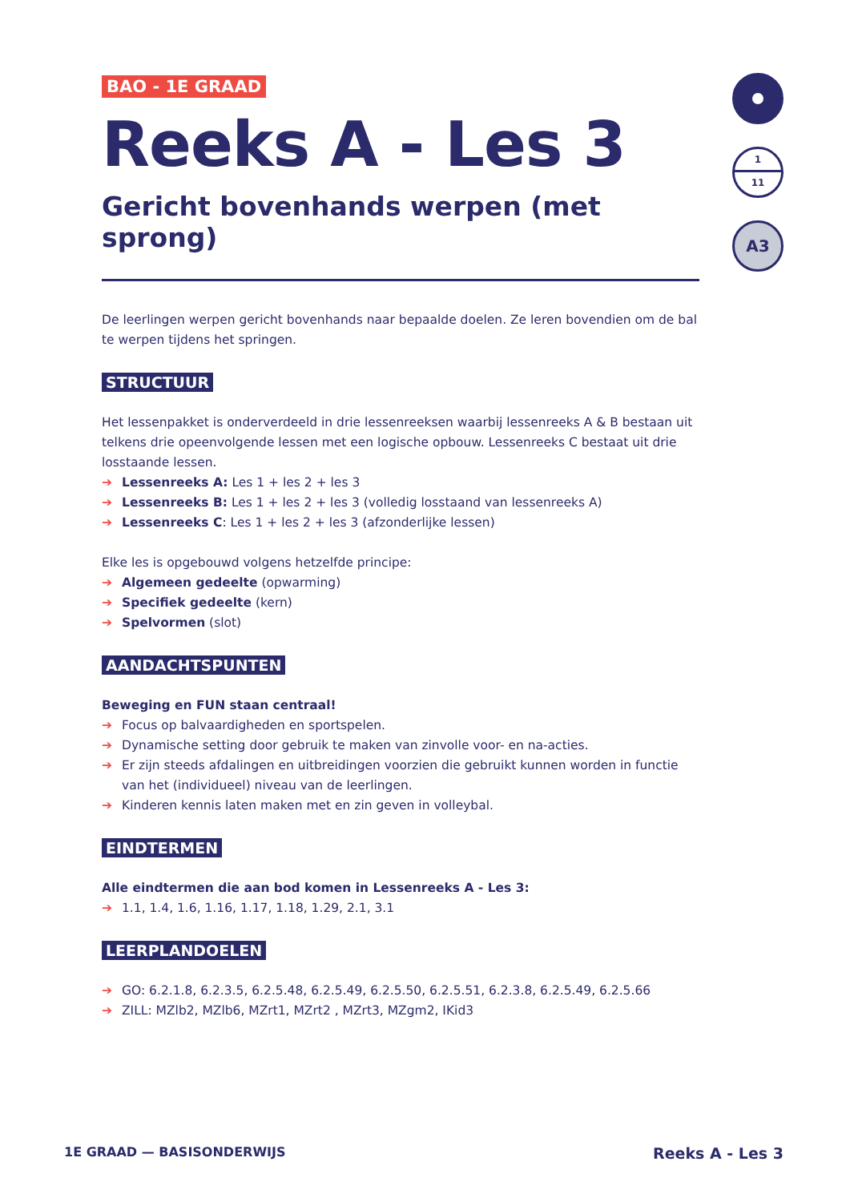BAO - 1E GRAAD
Reeks A - Les 3
Gericht bovenhands werpen (met sprong)
De leerlingen werpen gericht bovenhands naar bepaalde doelen. Ze leren bovendien om de bal te werpen tijdens het springen.
STRUCTUUR
Het lessenpakket is onderverdeeld in drie lessenreeksen waarbij lessenreeks A & B bestaan uit telkens drie opeenvolgende lessen met een logische opbouw. Lessenreeks C bestaat uit drie losstaande lessen.
➔ Lessenreeks A: Les 1 + les 2 + les 3
➔ Lessenreeks B: Les 1 + les 2 + les 3 (volledig losstaand van lessenreeks A)
➔ Lessenreeks C: Les 1 + les 2 + les 3 (afzonderlijke lessen)
Elke les is opgebouwd volgens hetzelfde principe:
➔ Algemeen gedeelte (opwarming)
➔ Specifiek gedeelte (kern)
➔ Spelvormen (slot)
AANDACHTSPUNTEN
Beweging en FUN staan centraal!
➔ Focus op balvaardigheden en sportspelen.
➔ Dynamische setting door gebruik te maken van zinvolle voor- en na-acties.
➔ Er zijn steeds afdalingen en uitbreidingen voorzien die gebruikt kunnen worden in functie van het (individueel) niveau van de leerlingen.
➔ Kinderen kennis laten maken met en zin geven in volleybal.
EINDTERMEN
Alle eindtermen die aan bod komen in Lessenreeks A - Les 3:
➔ 1.1, 1.4, 1.6, 1.16, 1.17, 1.18, 1.29, 2.1, 3.1
LEERPLANDOELEN
➔ GO: 6.2.1.8, 6.2.3.5, 6.2.5.48, 6.2.5.49, 6.2.5.50, 6.2.5.51, 6.2.3.8, 6.2.5.49, 6.2.5.66
➔ ZILL: MZlb2, MZlb6, MZrt1, MZrt2 , MZrt3, MZgm2, IKid3
1
11
A3
1E GRAAD — BASISONDERWIJS Reeks A - Les 3